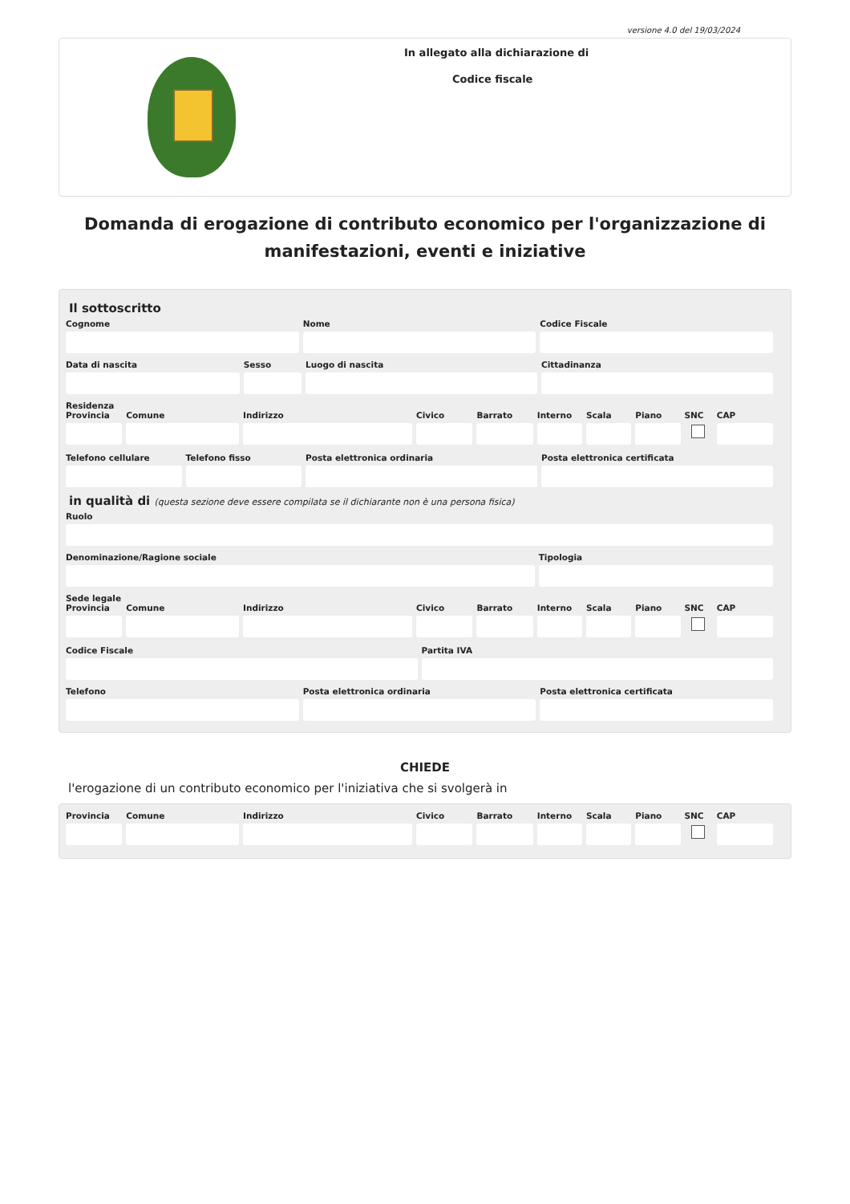versione 4.0 del 19/03/2024
In allegato alla dichiarazione di
Codice fiscale
Domanda di erogazione di contributo economico per l'organizzazione di manifestazioni, eventi e iniziative
Il sottoscritto
Cognome Nome Codice Fiscale
Data di nascita Sesso Luogo di nascita Cittadinanza
Residenza
Provincia Comune Indirizzo Civico Barrato Interno Scala Piano SNC CAP
Telefono cellulare Telefono fisso Posta elettronica ordinaria Posta elettronica certificata
in qualità di (questa sezione deve essere compilata se il dichiarante non è una persona fisica)
Ruolo
Denominazione/Ragione sociale Tipologia
Sede legale
Provincia Comune Indirizzo Civico Barrato Interno Scala Piano SNC CAP
Codice Fiscale Partita IVA
Telefono Posta elettronica ordinaria Posta elettronica certificata
CHIEDE
l'erogazione di un contributo economico per l'iniziativa che si svolgerà in
Provincia Comune Indirizzo Civico Barrato Interno Scala Piano SNC CAP